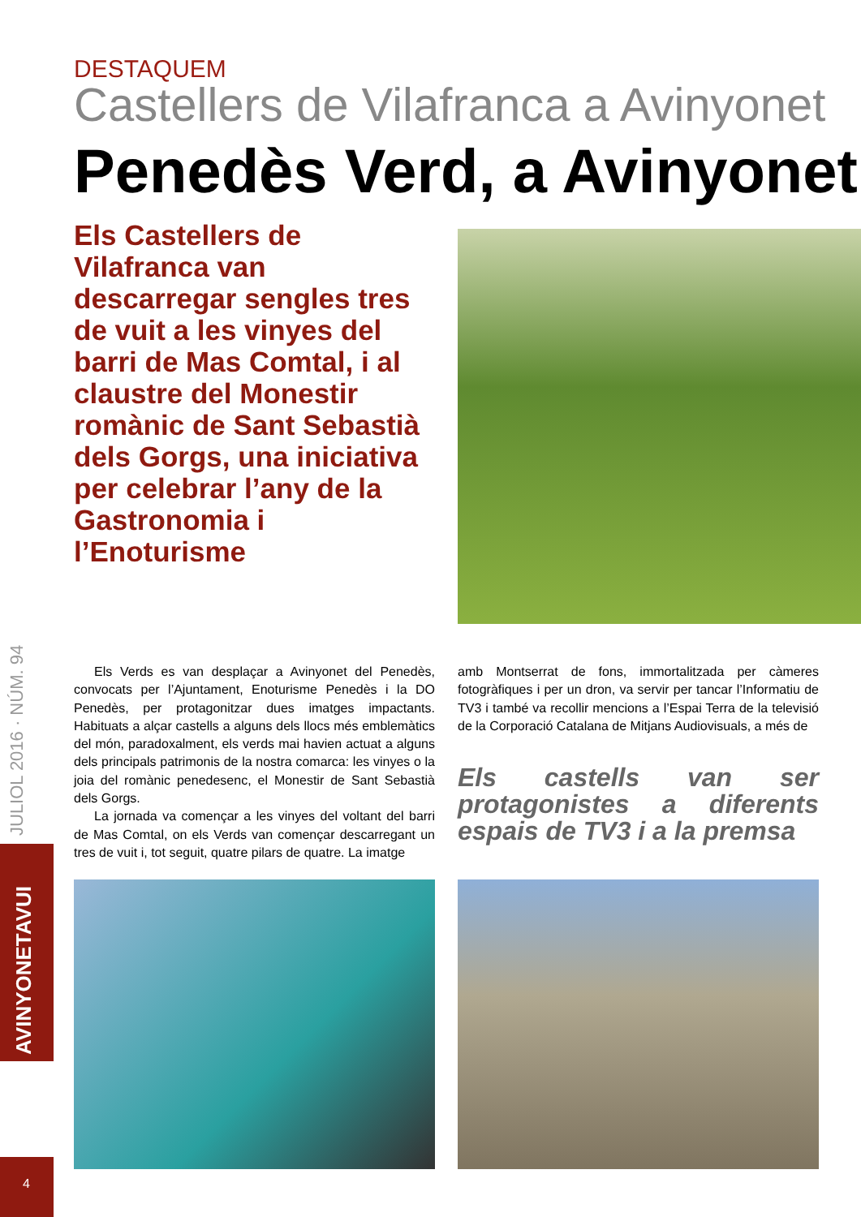DESTAQUEM
Castellers de Vilafranca a Avinyonet
Penedès Verd, a Avinyonet
Els Castellers de Vilafranca van descarregar sengles tres de vuit a les vinyes del barri de Mas Comtal, i al claustre del Monestir romànic de Sant Sebastià dels Gorgs, una iniciativa per celebrar l’any de la Gastronomia i l’Enoturisme
Els Verds es van desplaçar a Avinyonet del Penedès, convocats per l’Ajuntament, Enoturisme Penedès i la DO Penedès, per protagonitzar dues imatges impactants. Habituats a alçar castells a alguns dels llocs més emblemàtics del món, paradoxalment, els verds mai havien actuat a alguns dels principals patrimonis de la nostra comarca: les vinyes o la joia del romànic penedesenc, el Monestir de Sant Sebastià dels Gorgs.
La jornada va començar a les vinyes del voltant del barri de Mas Comtal, on els Verds van començar descarregant un tres de vuit i, tot seguit, quatre pilars de quatre. La imatge
amb Montserrat de fons, immortalitzada per càmeres fotogràfiques i per un dron, va servir per tancar l’Informatiu de TV3 i també va recollir mencions a l’Espai Terra de la televisió de la Corporació Catalana de Mitjans Audiovisuals, a més de
Els castells van ser protagonistes a diferents espais de TV3 i a la premsa
JULIOL 2016 · NÚM. 94
AVINYONETAVUI
4